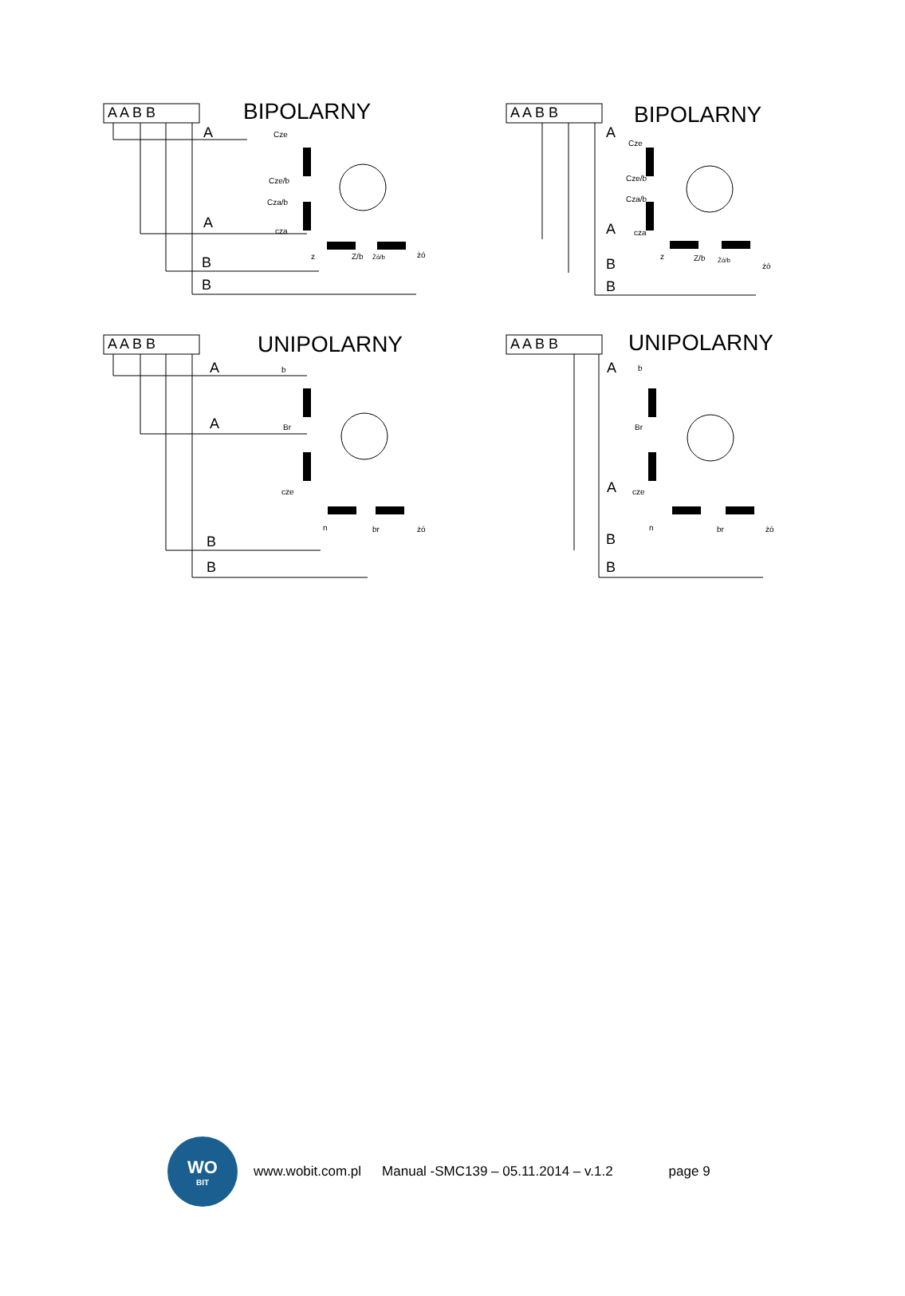A A B B
BIPOLARNY
A
A
B
B
Cze
Cze/b
Cza/b
cza
z
Z/b
Żó/b
żó
A A B B
BIPOLARNY
A
A
B
B
Cze
Cze/b
Cza/b
cza
z
Z/b
Żó/b
żó
A A B B
UNIPOLARNY
A
A
B
B
b
Br
cze
n
br
żó
A A B B
UNIPOLARNY
A
A
B
B
b
Br
cze
n
br
żó
WO
BIT
www.wobit.com.pl
Manual -SMC139 – 05.11.2014 – v.1.2
page 9